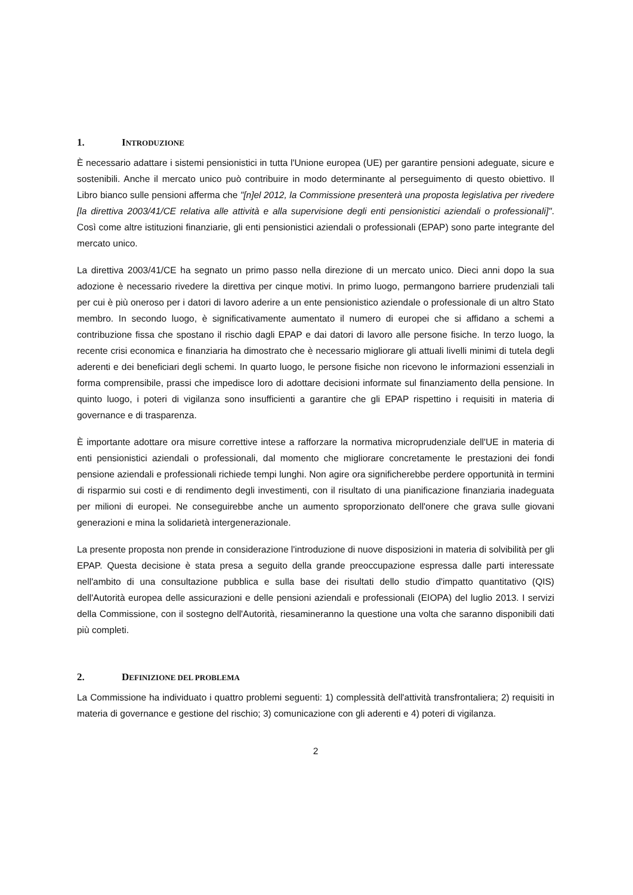1. INTRODUZIONE
È necessario adattare i sistemi pensionistici in tutta l'Unione europea (UE) per garantire pensioni adeguate, sicure e sostenibili. Anche il mercato unico può contribuire in modo determinante al perseguimento di questo obiettivo. Il Libro bianco sulle pensioni afferma che "[n]el 2012, la Commissione presenterà una proposta legislativa per rivedere [la direttiva 2003/41/CE relativa alle attività e alla supervisione degli enti pensionistici aziendali o professionali]". Così come altre istituzioni finanziarie, gli enti pensionistici aziendali o professionali (EPAP) sono parte integrante del mercato unico.
La direttiva 2003/41/CE ha segnato un primo passo nella direzione di un mercato unico. Dieci anni dopo la sua adozione è necessario rivedere la direttiva per cinque motivi. In primo luogo, permangono barriere prudenziali tali per cui è più oneroso per i datori di lavoro aderire a un ente pensionistico aziendale o professionale di un altro Stato membro. In secondo luogo, è significativamente aumentato il numero di europei che si affidano a schemi a contribuzione fissa che spostano il rischio dagli EPAP e dai datori di lavoro alle persone fisiche. In terzo luogo, la recente crisi economica e finanziaria ha dimostrato che è necessario migliorare gli attuali livelli minimi di tutela degli aderenti e dei beneficiari degli schemi. In quarto luogo, le persone fisiche non ricevono le informazioni essenziali in forma comprensibile, prassi che impedisce loro di adottare decisioni informate sul finanziamento della pensione. In quinto luogo, i poteri di vigilanza sono insufficienti a garantire che gli EPAP rispettino i requisiti in materia di governance e di trasparenza.
È importante adottare ora misure correttive intese a rafforzare la normativa microprudenziale dell'UE in materia di enti pensionistici aziendali o professionali, dal momento che migliorare concretamente le prestazioni dei fondi pensione aziendali e professionali richiede tempi lunghi. Non agire ora significherebbe perdere opportunità in termini di risparmio sui costi e di rendimento degli investimenti, con il risultato di una pianificazione finanziaria inadeguata per milioni di europei. Ne conseguirebbe anche un aumento sproporzionato dell'onere che grava sulle giovani generazioni e mina la solidarietà intergenerazionale.
La presente proposta non prende in considerazione l'introduzione di nuove disposizioni in materia di solvibilità per gli EPAP. Questa decisione è stata presa a seguito della grande preoccupazione espressa dalle parti interessate nell'ambito di una consultazione pubblica e sulla base dei risultati dello studio d'impatto quantitativo (QIS) dell'Autorità europea delle assicurazioni e delle pensioni aziendali e professionali (EIOPA) del luglio 2013. I servizi della Commissione, con il sostegno dell'Autorità, riesamineranno la questione una volta che saranno disponibili dati più completi.
2. DEFINIZIONE DEL PROBLEMA
La Commissione ha individuato i quattro problemi seguenti: 1) complessità dell'attività transfrontaliera; 2) requisiti in materia di governance e gestione del rischio; 3) comunicazione con gli aderenti e 4) poteri di vigilanza.
2